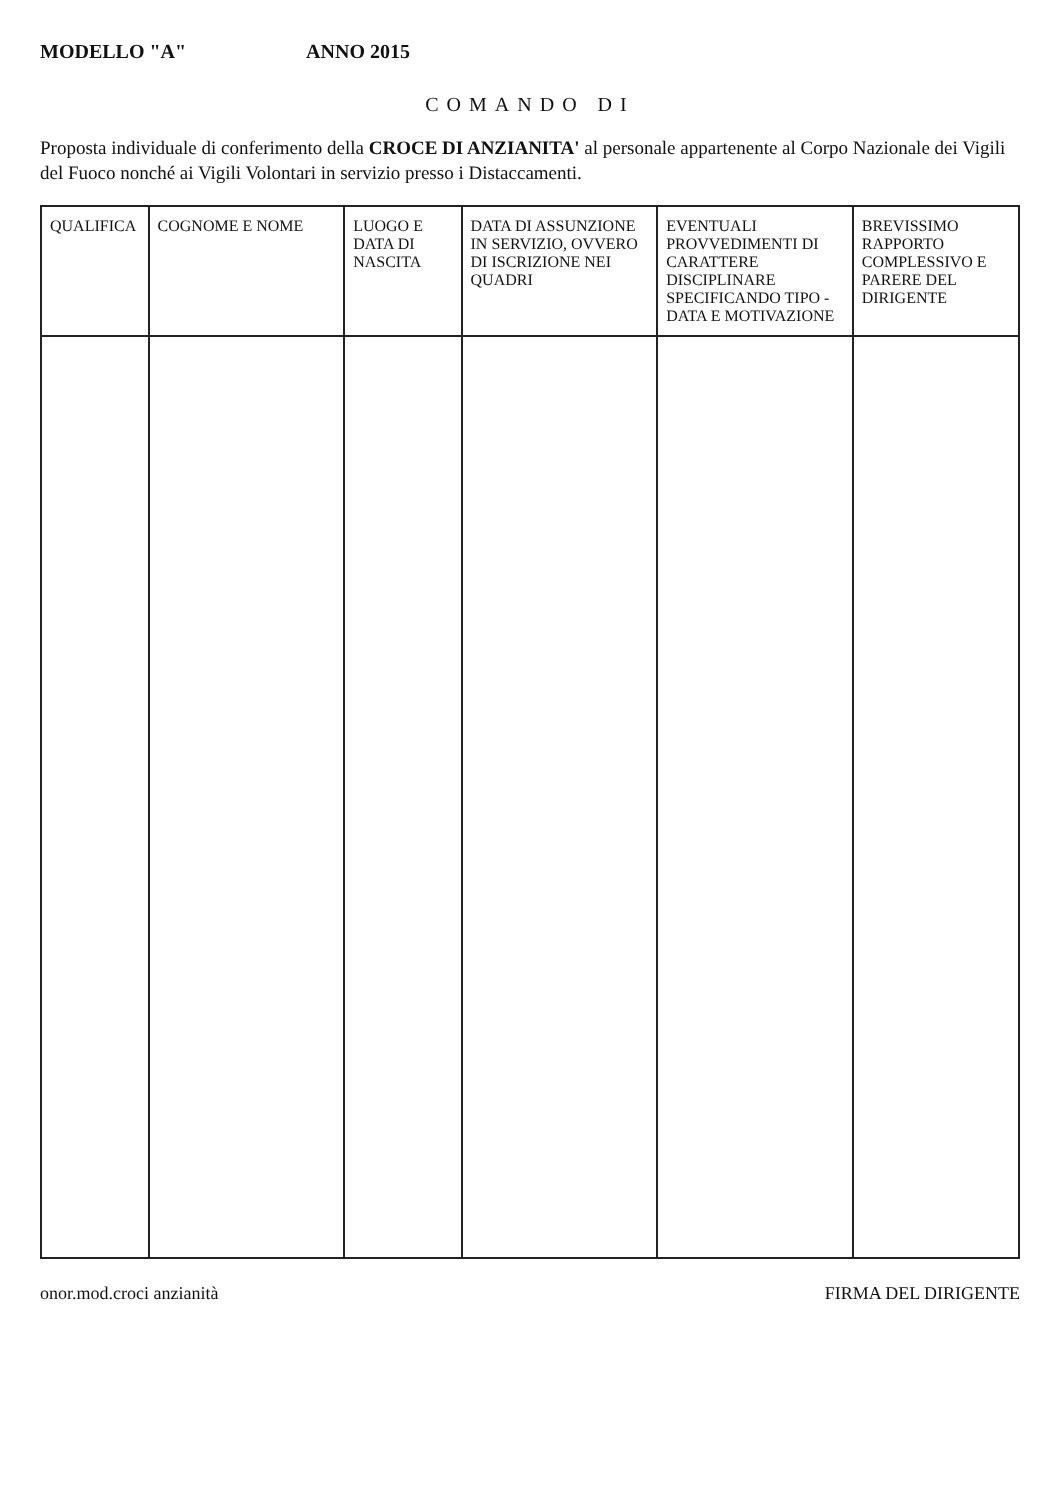MODELLO "A" ANNO 2015
COMANDO DI
Proposta individuale di conferimento della CROCE DI ANZIANITA' al personale appartenente al Corpo Nazionale dei Vigili del Fuoco nonché ai Vigili Volontari in servizio presso i Distaccamenti.
| QUALIFICA | COGNOME E NOME | LUOGO E DATA DI NASCITA | DATA DI ASSUNZIONE IN SERVIZIO, OVVERO DI ISCRIZIONE NEI QUADRI | EVENTUALI PROVVEDIMENTI DI CARATTERE DISCIPLINARE SPECIFICANDO TIPO - DATA E MOTIVAZIONE | BREVISSIMO RAPPORTO COMPLESSIVO E PARERE DEL DIRIGENTE |
| --- | --- | --- | --- | --- | --- |
onor.mod.croci anzianità FIRMA DEL DIRIGENTE